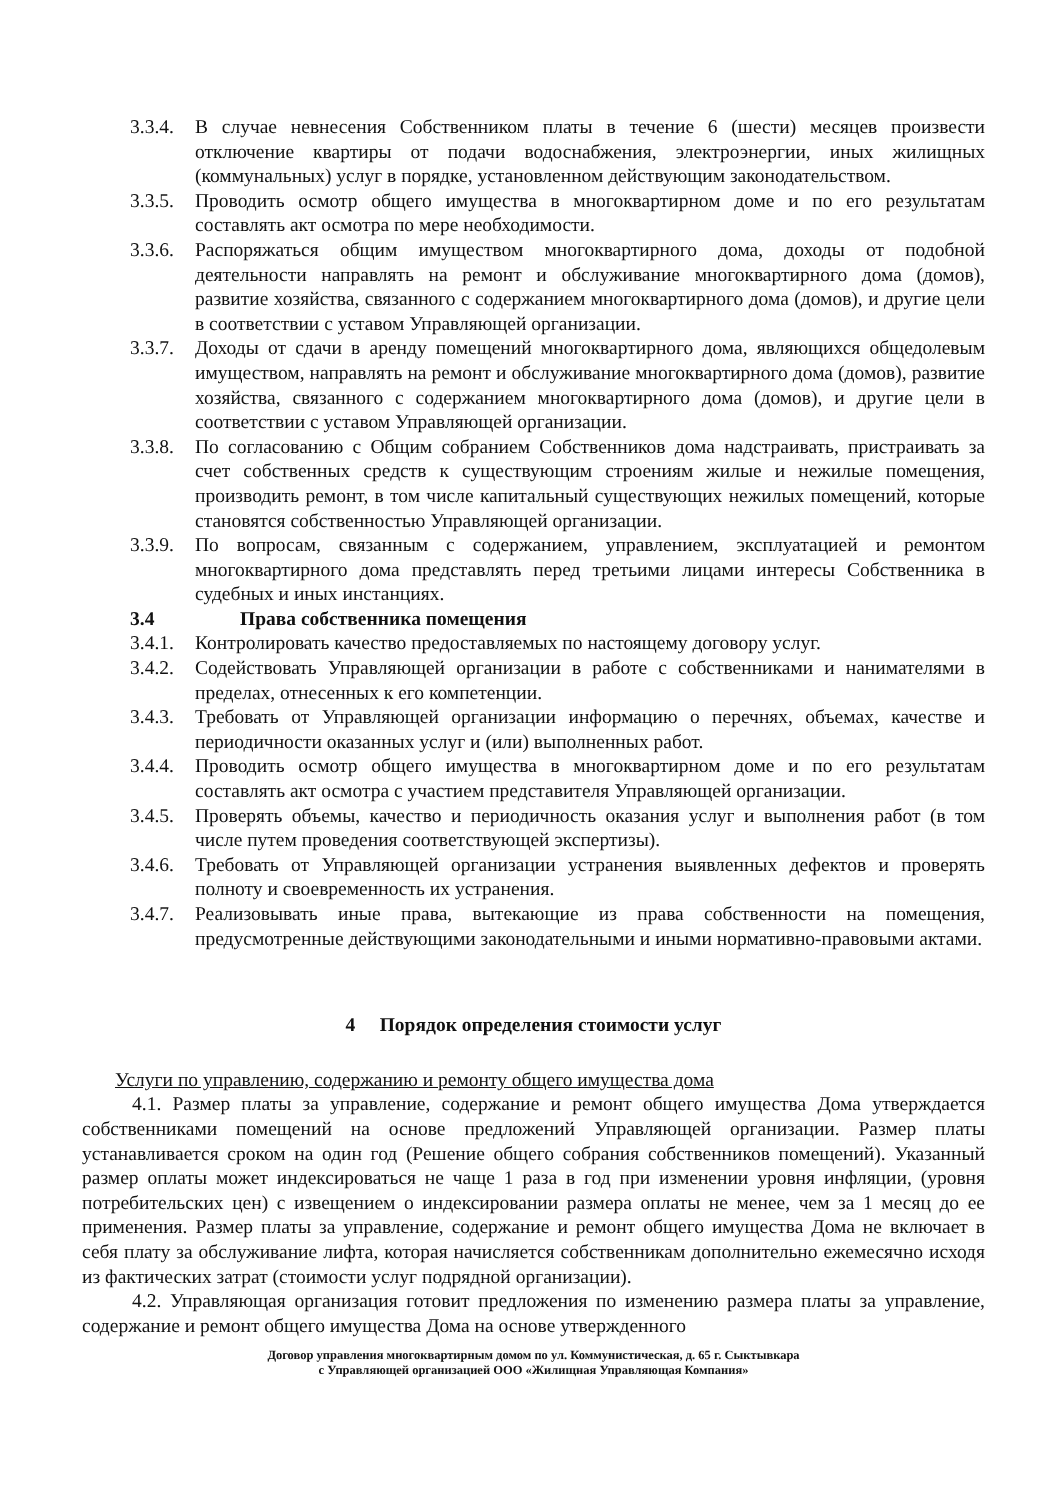3.3.4.
В случае невнесения Собственником платы в течение 6 (шести) месяцев произвести отключение квартиры от подачи водоснабжения, электроэнергии, иных жилищных (коммунальных) услуг в порядке, установленном действующим законодательством.
3.3.5.
Проводить осмотр общего имущества в многоквартирном доме и по его результатам составлять акт осмотра по мере необходимости.
3.3.6.
Распоряжаться общим имуществом многоквартирного дома, доходы от подобной деятельности направлять на ремонт и обслуживание многоквартирного дома (домов), развитие хозяйства, связанного с содержанием многоквартирного дома (домов), и другие цели в соответствии с уставом Управляющей организации.
3.3.7.
Доходы от сдачи в аренду помещений многоквартирного дома, являющихся общедолевым имуществом, направлять на ремонт и обслуживание многоквартирного дома (домов), развитие хозяйства, связанного с содержанием многоквартирного дома (домов), и другие цели в соответствии с уставом Управляющей организации.
3.3.8.
По согласованию с Общим собранием Собственников дома надстраивать, пристраивать за счет собственных средств к существующим строениям жилые и нежилые помещения, производить ремонт, в том числе капитальный существующих нежилых помещений, которые становятся собственностью Управляющей организации.
3.3.9.
По вопросам, связанным с содержанием, управлением, эксплуатацией и ремонтом многоквартирного дома представлять перед третьими лицами интересы Собственника в судебных и иных инстанциях.
3.4 Права собственника помещения
3.4.1.
Контролировать качество предоставляемых по настоящему договору услуг.
3.4.2.
Содействовать Управляющей организации в работе с собственниками и нанимателями в пределах, отнесенных к его компетенции.
3.4.3.
Требовать от Управляющей организации информацию о перечнях, объемах, качестве и периодичности оказанных услуг и (или) выполненных работ.
3.4.4.
Проводить осмотр общего имущества в многоквартирном доме и по его результатам составлять акт осмотра с участием представителя Управляющей организации.
3.4.5.
Проверять объемы, качество и периодичность оказания услуг и выполнения работ (в том числе путем проведения соответствующей экспертизы).
3.4.6.
Требовать от Управляющей организации устранения выявленных дефектов и проверять полноту и своевременность их устранения.
3.4.7.
Реализовывать иные права, вытекающие из права собственности на помещения, предусмотренные действующими законодательными и иными нормативно-правовыми актами.
4 Порядок определения стоимости услуг
Услуги по управлению, содержанию и ремонту общего имущества дома
4.1. Размер платы за управление, содержание и ремонт общего имущества Дома утверждается собственниками помещений на основе предложений Управляющей организации. Размер платы устанавливается сроком на один год (Решение общего собрания собственников помещений). Указанный размер оплаты может индексироваться не чаще 1 раза в год при изменении уровня инфляции, (уровня потребительских цен) с извещением о индексировании размера оплаты не менее, чем за 1 месяц до ее применения. Размер платы за управление, содержание и ремонт общего имущества Дома не включает в себя плату за обслуживание лифта, которая начисляется собственникам дополнительно ежемесячно исходя из фактических затрат (стоимости услуг подрядной организации).
4.2. Управляющая организация готовит предложения по изменению размера платы за управление, содержание и ремонт общего имущества Дома на основе утвержденного
Договор управления многоквартирным домом по ул. Коммунистическая, д. 65 г. Сыктывкара
с Управляющей организацией ООО «Жилищная Управляющая Компания»